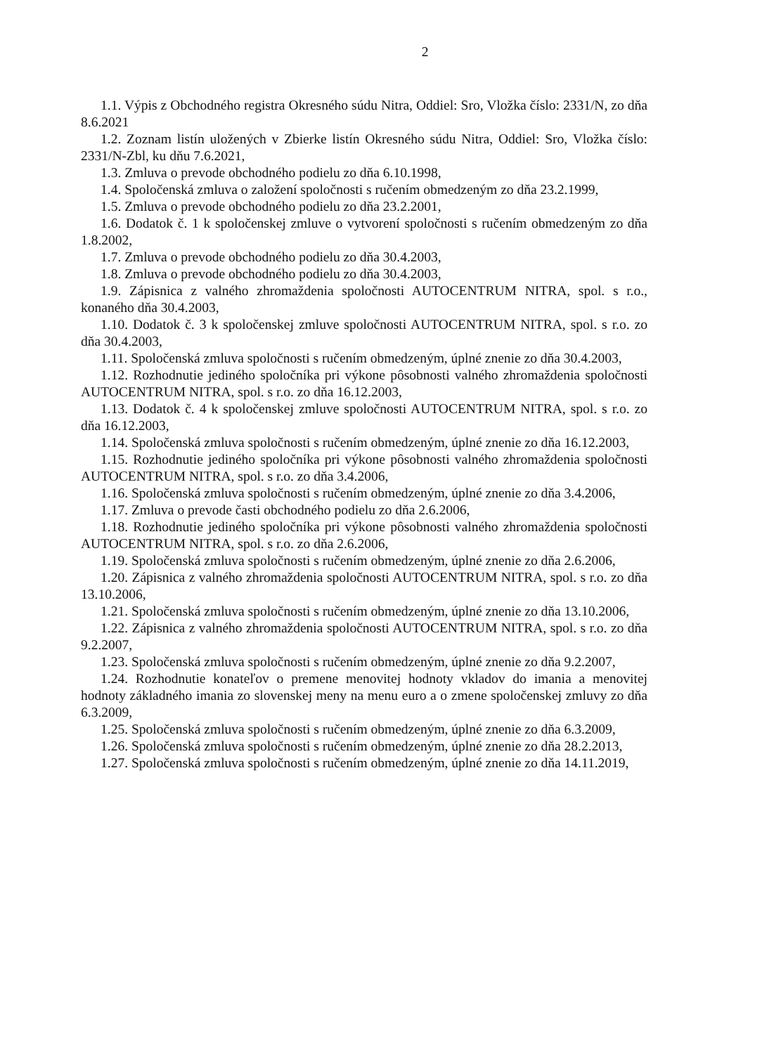2
1.1. Výpis z Obchodného registra Okresného súdu Nitra, Oddiel: Sro, Vložka číslo: 2331/N, zo dňa 8.6.2021
1.2. Zoznam listín uložených v Zbierke listín Okresného súdu Nitra, Oddiel: Sro, Vložka číslo: 2331/N-Zbl, ku dňu 7.6.2021,
1.3. Zmluva o prevode obchodného podielu zo dňa 6.10.1998,
1.4. Spoločenská zmluva o založení spoločnosti s ručením obmedzeným zo dňa 23.2.1999,
1.5. Zmluva o prevode obchodného podielu zo dňa 23.2.2001,
1.6. Dodatok č. 1 k spoločenskej zmluve o vytvorení spoločnosti s ručením obmedzeným zo dňa 1.8.2002,
1.7. Zmluva o prevode obchodného podielu zo dňa 30.4.2003,
1.8. Zmluva o prevode obchodného podielu zo dňa 30.4.2003,
1.9. Zápisnica z valného zhromaždenia spoločnosti AUTOCENTRUM NITRA, spol. s r.o., konaného dňa 30.4.2003,
1.10. Dodatok č. 3 k spoločenskej zmluve spoločnosti AUTOCENTRUM NITRA, spol. s r.o. zo dňa 30.4.2003,
1.11. Spoločenská zmluva spoločnosti s ručením obmedzeným, úplné znenie zo dňa 30.4.2003,
1.12. Rozhodnutie jediného spoločníka pri výkone pôsobnosti valného zhromaždenia spoločnosti AUTOCENTRUM NITRA, spol. s r.o. zo dňa 16.12.2003,
1.13. Dodatok č. 4 k spoločenskej zmluve spoločnosti AUTOCENTRUM NITRA, spol. s r.o. zo dňa 16.12.2003,
1.14. Spoločenská zmluva spoločnosti s ručením obmedzeným, úplné znenie zo dňa 16.12.2003,
1.15. Rozhodnutie jediného spoločníka pri výkone pôsobnosti valného zhromaždenia spoločnosti AUTOCENTRUM NITRA, spol. s r.o. zo dňa 3.4.2006,
1.16. Spoločenská zmluva spoločnosti s ručením obmedzeným, úplné znenie zo dňa 3.4.2006,
1.17. Zmluva o prevode časti obchodného podielu zo dňa 2.6.2006,
1.18. Rozhodnutie jediného spoločníka pri výkone pôsobnosti valného zhromaždenia spoločnosti AUTOCENTRUM NITRA, spol. s r.o. zo dňa 2.6.2006,
1.19. Spoločenská zmluva spoločnosti s ručením obmedzeným, úplné znenie zo dňa 2.6.2006,
1.20. Zápisnica z valného zhromaždenia spoločnosti AUTOCENTRUM NITRA, spol. s r.o. zo dňa 13.10.2006,
1.21. Spoločenská zmluva spoločnosti s ručením obmedzeným, úplné znenie zo dňa 13.10.2006,
1.22. Zápisnica z valného zhromaždenia spoločnosti AUTOCENTRUM NITRA, spol. s r.o. zo dňa 9.2.2007,
1.23. Spoločenská zmluva spoločnosti s ručením obmedzeným, úplné znenie zo dňa 9.2.2007,
1.24. Rozhodnutie konateľov o premene menovitej hodnoty vkladov do imania a menovitej hodnoty základného imania zo slovenskej meny na menu euro a o zmene spoločenskej zmluvy zo dňa 6.3.2009,
1.25. Spoločenská zmluva spoločnosti s ručením obmedzeným, úplné znenie zo dňa 6.3.2009,
1.26. Spoločenská zmluva spoločnosti s ručením obmedzeným, úplné znenie zo dňa 28.2.2013,
1.27. Spoločenská zmluva spoločnosti s ručením obmedzeným, úplné znenie zo dňa 14.11.2019,